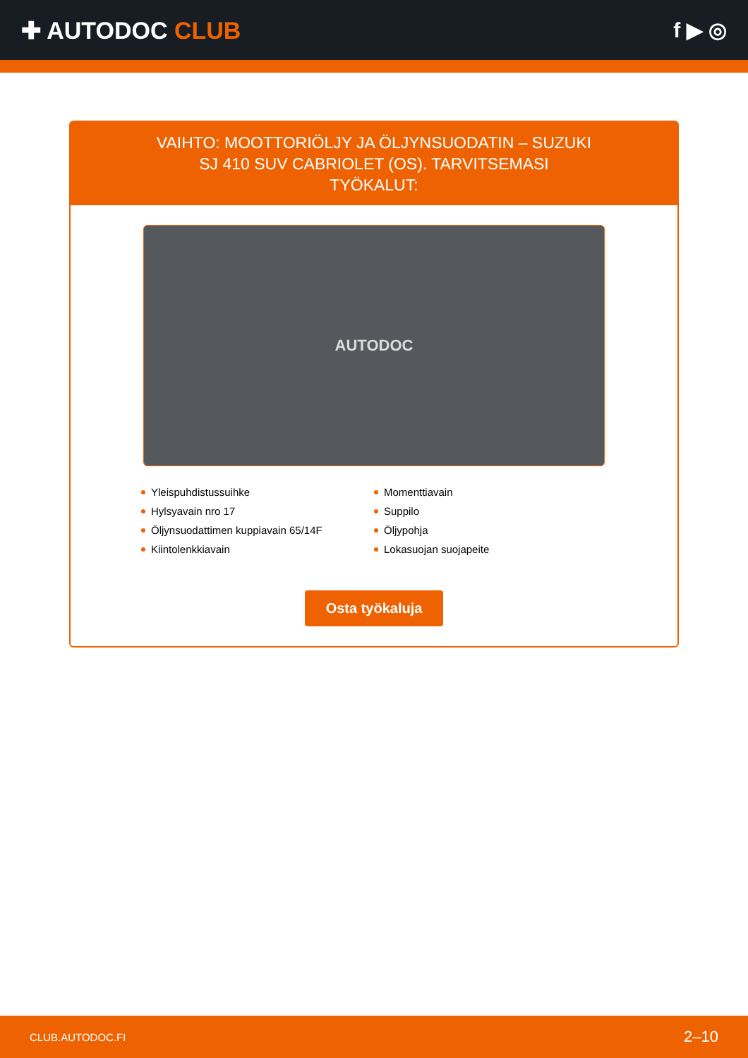✚ AUTODOC CLUB f ▶ ◎
VAIHTO: MOOTTORIÖLJY JA ÖLJYNSUODATIN – SUZUKI SJ 410 SUV CABRIOLET (OS). TARVITSEMASI TYÖKALUT:
AUTODOC
Yleispuhdistussuihke
Momenttiavain
Hylsyavain nro 17
Suppilo
Öljynsuodattimen kuppiavain 65/14F
Öljypohja
Kiintolenkkiavain
Lokasuojan suojapeite
Osta työkaluja
CLUB.AUTODOC.FI 2–10